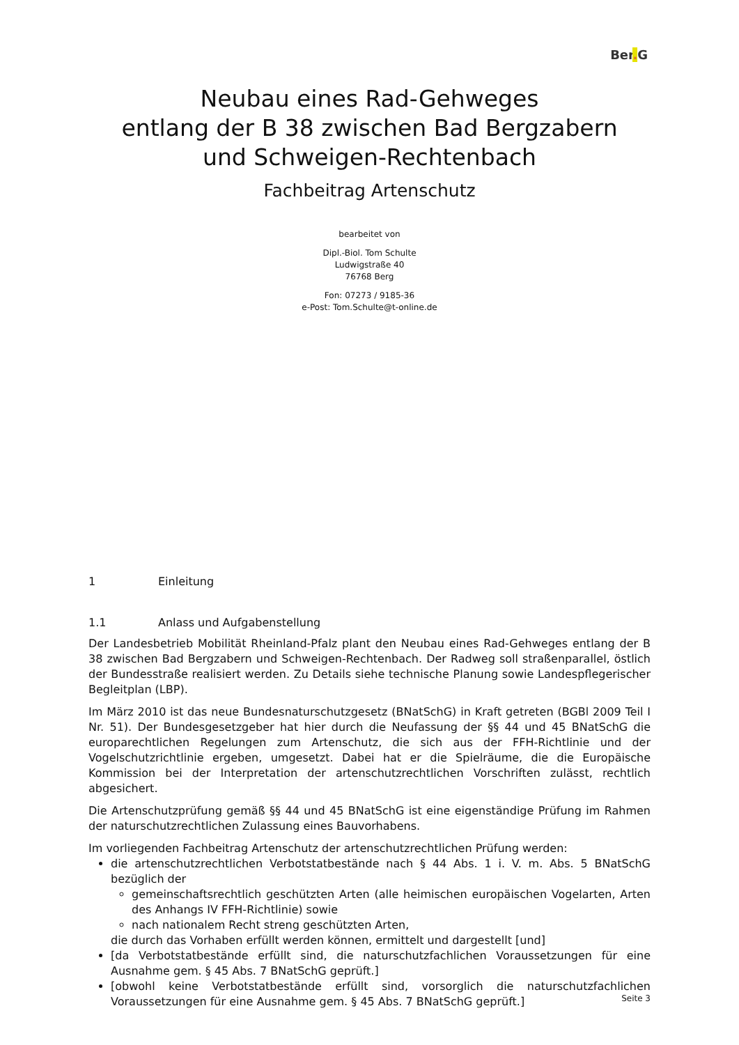Ber. G
Neubau eines Rad-Gehweges
entlang der B 38 zwischen Bad Bergzabern
und Schweigen-Rechtenbach
Fachbeitrag Artenschutz
bearbeitet von
Dipl.-Biol. Tom Schulte
Ludwigstraße 40
76768 Berg
Fon: 07273 / 9185-36
e-Post: Tom.Schulte@t-online.de
1 Einleitung
1.1 Anlass und Aufgabenstellung
Der Landesbetrieb Mobilität Rheinland-Pfalz plant den Neubau eines Rad-Gehweges entlang der B 38 zwischen Bad Bergzabern und Schweigen-Rechtenbach. Der Radweg soll straßenparallel, östlich der Bundesstraße realisiert werden. Zu Details siehe technische Planung sowie Landespflegerischer Begleitplan (LBP).
Im März 2010 ist das neue Bundesnaturschutzgesetz (BNatSchG) in Kraft getreten (BGBl 2009 Teil I Nr. 51). Der Bundesgesetzgeber hat hier durch die Neufassung der §§ 44 und 45 BNatSchG die europarechtlichen Regelungen zum Artenschutz, die sich aus der FFH-Richtlinie und der Vogelschutzrichtlinie ergeben, umgesetzt. Dabei hat er die Spielräume, die die Europäische Kommission bei der Interpretation der artenschutzrechtlichen Vorschriften zulässt, rechtlich abgesichert.
Die Artenschutzprüfung gemäß §§ 44 und 45 BNatSchG ist eine eigenständige Prüfung im Rahmen der naturschutzrechtlichen Zulassung eines Bauvorhabens.
Im vorliegenden Fachbeitrag Artenschutz der artenschutzrechtlichen Prüfung werden:
die artenschutzrechtlichen Verbotstatbestände nach § 44 Abs. 1 i. V. m. Abs. 5 BNatSchG bezüglich der
gemeinschaftsrechtlich geschützten Arten (alle heimischen europäischen Vogelarten, Arten des Anhangs IV FFH-Richtlinie) sowie
nach nationalem Recht streng geschützten Arten,
die durch das Vorhaben erfüllt werden können, ermittelt und dargestellt [und]
[da Verbotstatbestände erfüllt sind, die naturschutzfachlichen Voraussetzungen für eine Ausnahme gem. § 45 Abs. 7 BNatSchG geprüft.]
[obwohl keine Verbotstatbestände erfüllt sind, vorsorglich die naturschutzfachlichen Voraussetzungen für eine Ausnahme gem. § 45 Abs. 7 BNatSchG geprüft.]
Seite 3